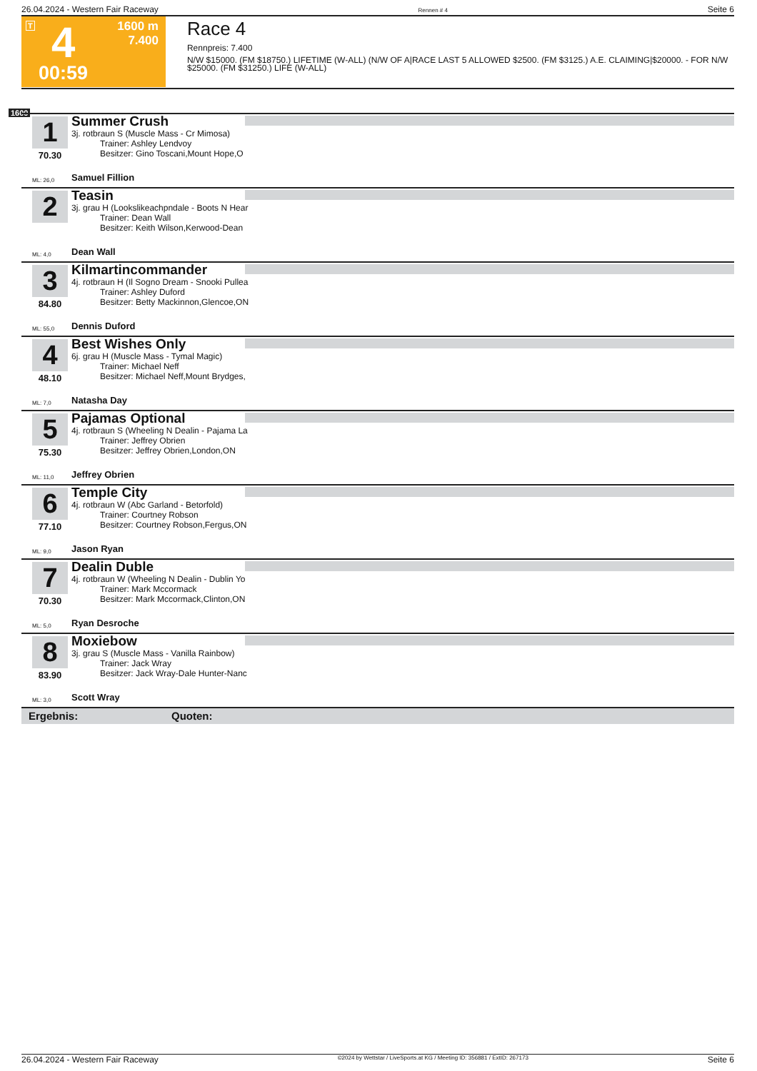26.04.2024 - Western Fair Raceway Rennen # 4 Seite 6
T 4 1600 m
7.400
00:59
Race 4
Rennpreis: 7.400
N/W $15000. (FM $18750.) LIFETIME (W-ALL) (N/W OF A|RACE LAST 5 ALLOWED $2500. (FM $3125.) A.E. CLAIMING|$20000. - FOR N/W $25000. (FM $31250.) LIFE (W-ALL)
1600
1
70.30
Summer Crush
3j. rotbraun S (Muscle Mass - Cr Mimosa)
Trainer: Ashley Lendvoy
Besitzer: Gino Toscani,Mount Hope,O
ML: 26,0 Samuel Fillion
2
Teasin
3j. grau H (Lookslikeachpndale - Boots N Hear
Trainer: Dean Wall
Besitzer: Keith Wilson,Kerwood-Dean
ML: 4,0 Dean Wall
3
84.80
Kilmartincommander
4j. rotbraun H (Il Sogno Dream - Snooki Pullea
Trainer: Ashley Duford
Besitzer: Betty Mackinnon,Glencoe,ON
ML: 55,0 Dennis Duford
4
48.10
Best Wishes Only
6j. grau H (Muscle Mass - Tymal Magic)
Trainer: Michael Neff
Besitzer: Michael Neff,Mount Brydges,
ML: 7,0 Natasha Day
5
75.30
Pajamas Optional
4j. rotbraun S (Wheeling N Dealin - Pajama La
Trainer: Jeffrey Obrien
Besitzer: Jeffrey Obrien,London,ON
ML: 11,0 Jeffrey Obrien
6
77.10
Temple City
4j. rotbraun W (Abc Garland - Betorfold)
Trainer: Courtney Robson
Besitzer: Courtney Robson,Fergus,ON
ML: 9,0 Jason Ryan
7
70.30
Dealin Duble
4j. rotbraun W (Wheeling N Dealin - Dublin Yo
Trainer: Mark Mccormack
Besitzer: Mark Mccormack,Clinton,ON
ML: 5,0 Ryan Desroche
8
83.90
Moxiebow
3j. grau S (Muscle Mass - Vanilla Rainbow)
Trainer: Jack Wray
Besitzer: Jack Wray-Dale Hunter-Nanc
ML: 3,0 Scott Wray
Ergebnis: Quoten:
26.04.2024 - Western Fair Raceway ©2024 by Wettstar / LiveSports.at KG / Meeting ID: 356881 / ExtID: 267173 Seite 6